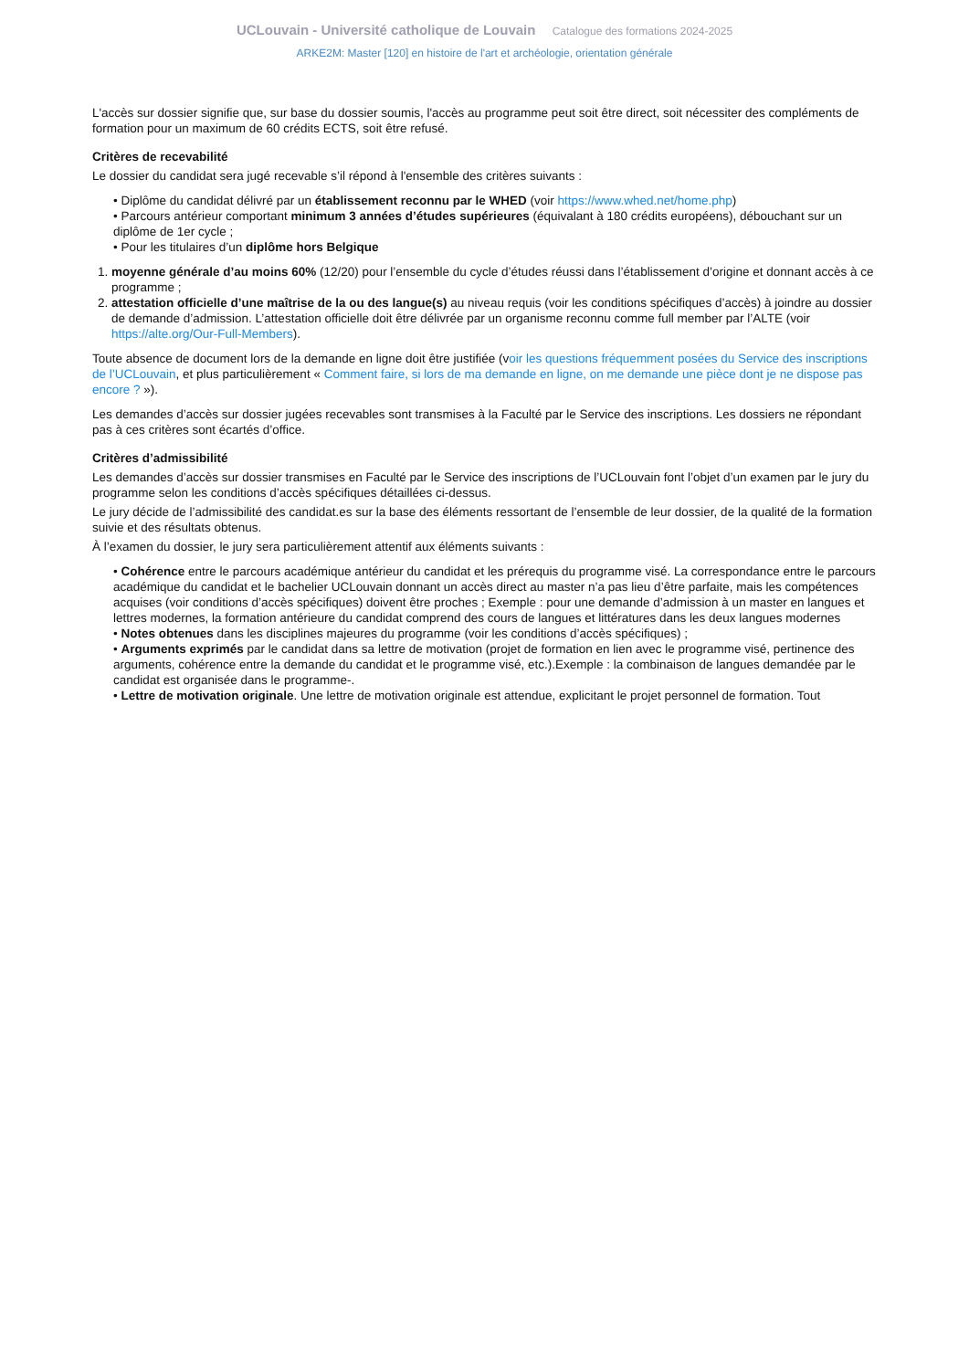UCLouvain - Université catholique de Louvain Catalogue des formations 2024-2025
ARKE2M: Master [120] en histoire de l'art et archéologie, orientation générale
L'accès sur dossier signifie que, sur base du dossier soumis, l'accès au programme peut soit être direct, soit nécessiter des compléments de formation pour un maximum de 60 crédits ECTS, soit être refusé.
Critères de recevabilité
Le dossier du candidat sera jugé recevable s’il répond à l'ensemble des critères suivants :
• Diplôme du candidat délivré par un établissement reconnu par le WHED (voir https://www.whed.net/home.php)
• Parcours antérieur comportant minimum 3 années d’études supérieures (équivalant à 180 crédits européens), débouchant sur un diplôme de 1er cycle ;
• Pour les titulaires d’un diplôme hors Belgique
1. moyenne générale d’au moins 60% (12/20) pour l’ensemble du cycle d’études réussi dans l’établissement d’origine et donnant accès à ce programme ;
2. attestation officielle d’une maîtrise de la ou des langue(s) au niveau requis (voir les conditions spécifiques d’accès) à joindre au dossier de demande d’admission. L’attestation officielle doit être délivrée par un organisme reconnu comme full member par l’ALTE (voir https://alte.org/Our-Full-Members).
Toute absence de document lors de la demande en ligne doit être justifiée (voir les questions fréquemment posées du Service des inscriptions de l’UCLouvain, et plus particulièrement « Comment faire, si lors de ma demande en ligne, on me demande une pièce dont je ne dispose pas encore ? »).
Les demandes d’accès sur dossier jugées recevables sont transmises à la Faculté par le Service des inscriptions. Les dossiers ne répondant pas à ces critères sont écartés d’office.
Critères d’admissibilité
Les demandes d’accès sur dossier transmises en Faculté par le Service des inscriptions de l’UCLouvain font l’objet d’un examen par le jury du programme selon les conditions d’accès spécifiques détaillées ci-dessus.
Le jury décide de l’admissibilité des candidat.es sur la base des éléments ressortant de l’ensemble de leur dossier, de la qualité de la formation suivie et des résultats obtenus.
À l’examen du dossier, le jury sera particulièrement attentif aux éléments suivants :
• Cohérence entre le parcours académique antérieur du candidat et les prérequis du programme visé. La correspondance entre le parcours académique du candidat et le bachelier UCLouvain donnant un accès direct au master n’a pas lieu d’être parfaite, mais les compétences acquises (voir conditions d’accès spécifiques) doivent être proches ; Exemple : pour une demande d’admission à un master en langues et lettres modernes, la formation antérieure du candidat comprend des cours de langues et littératures dans les deux langues modernes
• Notes obtenues dans les disciplines majeures du programme (voir les conditions d’accès spécifiques) ;
• Arguments exprimés par le candidat dans sa lettre de motivation (projet de formation en lien avec le programme visé, pertinence des arguments, cohérence entre la demande du candidat et le programme visé, etc.).Exemple : la combinaison de langues demandée par le candidat est organisée dans le programme-.
• Lettre de motivation originale. Une lettre de motivation originale est attendue, explicitant le projet personnel de formation. Tout